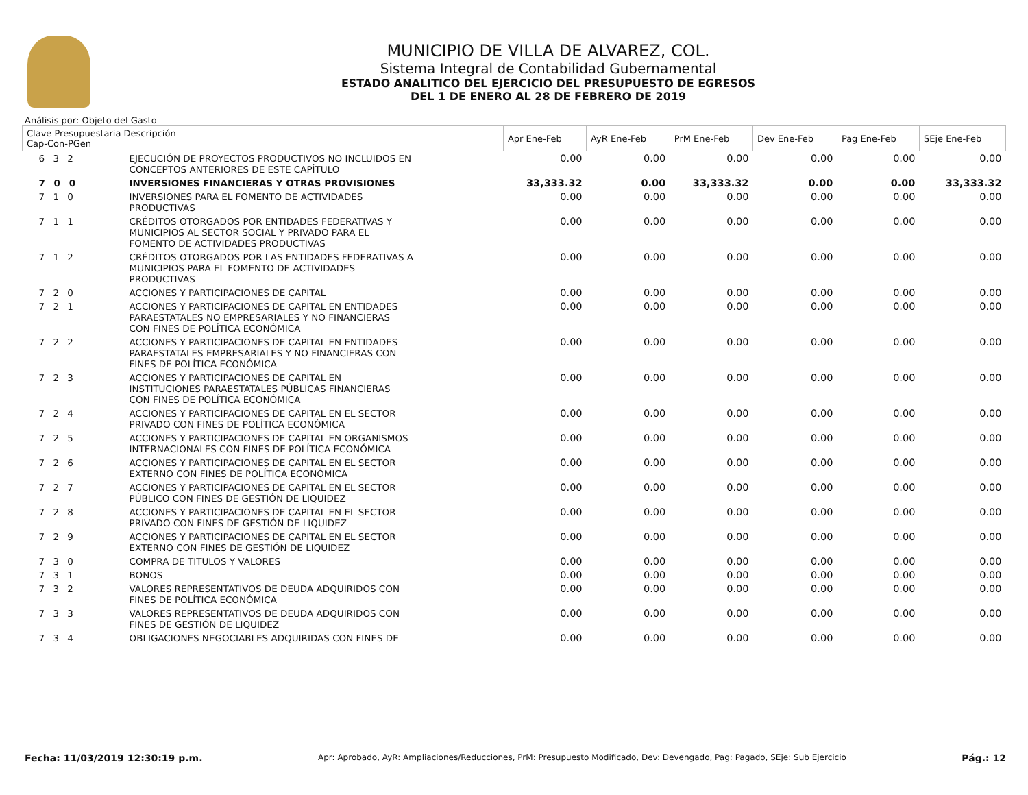MUNICIPIO DE VILLA DE ALVAREZ, COL.
Sistema Integral de Contabilidad Gubernamental
ESTADO ANALITICO DEL EJERCICIO DEL PRESUPUESTO DE EGRESOS
DEL 1 DE ENERO AL 28 DE FEBRERO DE 2019
Análisis por: Objeto del Gasto
| Clave Presupuestaria Descripción Cap-Con-PGen | | Apr Ene-Feb | AyR Ene-Feb | PrM Ene-Feb | Dev Ene-Feb | Pag Ene-Feb | SEje Ene-Feb |
| --- | --- | --- | --- | --- | --- | --- | --- |
| 6 3 2 | EJECUCIÓN DE PROYECTOS PRODUCTIVOS NO INCLUIDOS EN CONCEPTOS ANTERIORES DE ESTE CAPÍTULO | 0.00 | 0.00 | 0.00 | 0.00 | 0.00 | 0.00 |
| 7 0 0 | INVERSIONES FINANCIERAS Y OTRAS PROVISIONES | 33,333.32 | 0.00 | 33,333.32 | 0.00 | 0.00 | 33,333.32 |
| 7 1 0 | INVERSIONES PARA EL FOMENTO DE ACTIVIDADES PRODUCTIVAS | 0.00 | 0.00 | 0.00 | 0.00 | 0.00 | 0.00 |
| 7 1 1 | CRÉDITOS OTORGADOS POR ENTIDADES FEDERATIVAS Y MUNICIPIOS AL SECTOR SOCIAL Y PRIVADO PARA EL FOMENTO DE ACTIVIDADES PRODUCTIVAS | 0.00 | 0.00 | 0.00 | 0.00 | 0.00 | 0.00 |
| 7 1 2 | CRÉDITOS OTORGADOS POR LAS ENTIDADES FEDERATIVAS A MUNICIPIOS PARA EL FOMENTO DE ACTIVIDADES PRODUCTIVAS | 0.00 | 0.00 | 0.00 | 0.00 | 0.00 | 0.00 |
| 7 2 0 | ACCIONES Y PARTICIPACIONES DE CAPITAL | 0.00 | 0.00 | 0.00 | 0.00 | 0.00 | 0.00 |
| 7 2 1 | ACCIONES Y PARTICIPACIONES DE CAPITAL EN ENTIDADES PARAESTATALES NO EMPRESARIALES Y NO FINANCIERAS CON FINES DE POLÍTICA ECONÓMICA | 0.00 | 0.00 | 0.00 | 0.00 | 0.00 | 0.00 |
| 7 2 2 | ACCIONES Y PARTICIPACIONES DE CAPITAL EN ENTIDADES PARAESTATALES EMPRESARIALES Y NO FINANCIERAS CON FINES DE POLÍTICA ECONÓMICA | 0.00 | 0.00 | 0.00 | 0.00 | 0.00 | 0.00 |
| 7 2 3 | ACCIONES Y PARTICIPACIONES DE CAPITAL EN INSTITUCIONES PARAESTATALES PÚBLICAS FINANCIERAS CON FINES DE POLÍTICA ECONÓMICA | 0.00 | 0.00 | 0.00 | 0.00 | 0.00 | 0.00 |
| 7 2 4 | ACCIONES Y PARTICIPACIONES DE CAPITAL EN EL SECTOR PRIVADO CON FINES DE POLÍTICA ECONÓMICA | 0.00 | 0.00 | 0.00 | 0.00 | 0.00 | 0.00 |
| 7 2 5 | ACCIONES Y PARTICIPACIONES DE CAPITAL EN ORGANISMOS INTERNACIONALES CON FINES DE POLÍTICA ECONÓMICA | 0.00 | 0.00 | 0.00 | 0.00 | 0.00 | 0.00 |
| 7 2 6 | ACCIONES Y PARTICIPACIONES DE CAPITAL EN EL SECTOR EXTERNO CON FINES DE POLÍTICA ECONÓMICA | 0.00 | 0.00 | 0.00 | 0.00 | 0.00 | 0.00 |
| 7 2 7 | ACCIONES Y PARTICIPACIONES DE CAPITAL EN EL SECTOR PÚBLICO CON FINES DE GESTIÓN DE LIQUIDEZ | 0.00 | 0.00 | 0.00 | 0.00 | 0.00 | 0.00 |
| 7 2 8 | ACCIONES Y PARTICIPACIONES DE CAPITAL EN EL SECTOR PRIVADO CON FINES DE GESTIÓN DE LIQUIDEZ | 0.00 | 0.00 | 0.00 | 0.00 | 0.00 | 0.00 |
| 7 2 9 | ACCIONES Y PARTICIPACIONES DE CAPITAL EN EL SECTOR EXTERNO CON FINES DE GESTIÓN DE LIQUIDEZ | 0.00 | 0.00 | 0.00 | 0.00 | 0.00 | 0.00 |
| 7 3 0 | COMPRA DE TITULOS Y VALORES | 0.00 | 0.00 | 0.00 | 0.00 | 0.00 | 0.00 |
| 7 3 1 | BONOS | 0.00 | 0.00 | 0.00 | 0.00 | 0.00 | 0.00 |
| 7 3 2 | VALORES REPRESENTATIVOS DE DEUDA ADQUIRIDOS CON FINES DE POLÍTICA ECONÓMICA | 0.00 | 0.00 | 0.00 | 0.00 | 0.00 | 0.00 |
| 7 3 3 | VALORES REPRESENTATIVOS DE DEUDA ADQUIRIDOS CON FINES DE GESTIÓN DE LIQUIDEZ | 0.00 | 0.00 | 0.00 | 0.00 | 0.00 | 0.00 |
| 7 3 4 | OBLIGACIONES NEGOCIABLES ADQUIRIDAS CON FINES DE | 0.00 | 0.00 | 0.00 | 0.00 | 0.00 | 0.00 |
Fecha: 11/03/2019 12:30:19 p.m. Apr: Aprobado, AyR: Ampliaciones/Reducciones, PrM: Presupuesto Modificado, Dev: Devengado, Pag: Pagado, SEje: Sub Ejercicio Pág.: 12